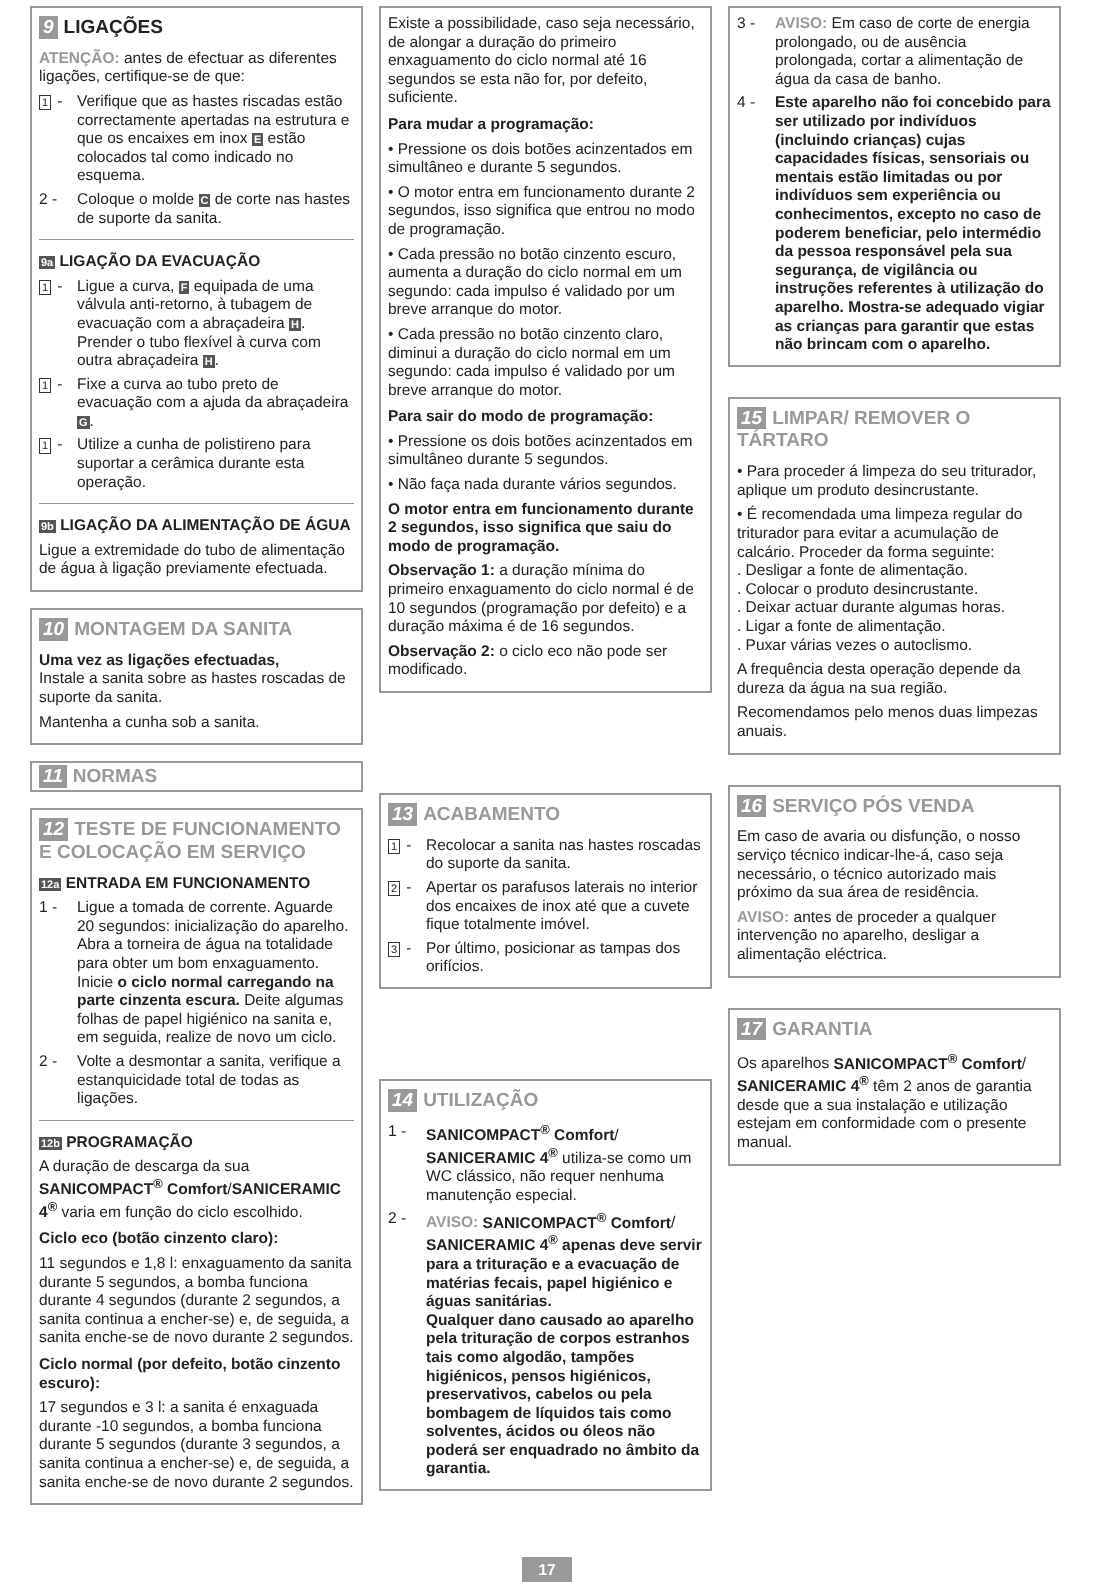9 LIGAÇÕES
ATENÇÃO: antes de efectuar as diferentes ligações, certifique-se de que:
1 - Verifique que as hastes riscadas estão correctamente apertadas na estrutura e que os encaixes em inox E estão colocados tal como indicado no esquema.
2 - Coloque o molde C de corte nas hastes de suporte da sanita.
9a LIGAÇÃO DA EVACUAÇÃO
1 - Ligue a curva, F equipada de uma válvula anti-retorno, à tubagem de evacuação com a abraçadeira H. Prender o tubo flexível à curva com outra abraçadeira H.
1 - Fixe a curva ao tubo preto de evacuação com a ajuda da abraçadeira G.
1 - Utilize a cunha de polistireno para suportar a cerâmica durante esta operação.
9b LIGAÇÃO DA ALIMENTAÇÃO DE ÁGUA
Ligue a extremidade do tubo de alimentação de água à ligação previamente efectuada.
10 MONTAGEM DA SANITA
Uma vez as ligações efectuadas,
Instale a sanita sobre as hastes roscadas de suporte da sanita.
Mantenha a cunha sob a sanita.
11 NORMAS
12 TESTE DE FUNCIONAMENTO E COLOCAÇÃO EM SERVIÇO
12a ENTRADA EM FUNCIONAMENTO
1 - Ligue a tomada de corrente. Aguarde 20 segundos: inicialização do aparelho. Abra a torneira de água na totalidade para obter um bom enxaguamento. Inicie o ciclo normal carregando na parte cinzenta escura. Deite algumas folhas de papel higiénico na sanita e, em seguida, realize de novo um ciclo.
2 - Volte a desmontar a sanita, verifique a estanquicidade total de todas as ligações.
12b PROGRAMAÇÃO
A duração de descarga da sua SANICOMPACT<sup>®</sup> Comfort/SANICERAMIC 4<sup>®</sup> varia em função do ciclo escolhido.
Ciclo eco (botão cinzento claro):
11 segundos e 1,8 l: enxaguamento da sanita durante 5 segundos, a bomba funciona durante 4 segundos (durante 2 segundos, a sanita continua a encher-se) e, de seguida, a sanita enche-se de novo durante 2 segundos.
Ciclo normal (por defeito, botão cinzento escuro):
17 segundos e 3 l: a sanita é enxaguada durante -10 segundos, a bomba funciona durante 5 segundos (durante 3 segundos, a sanita continua a encher-se) e, de seguida, a sanita enche-se de novo durante 2 segundos.
Existe a possibilidade, caso seja necessário, de alongar a duração do primeiro enxaguamento do ciclo normal até 16 segundos se esta não for, por defeito, suficiente.
Para mudar a programação:
• Pressione os dois botões acinzentados em simultâneo e durante 5 segundos.
• O motor entra em funcionamento durante 2 segundos, isso significa que entrou no modo de programação.
• Cada pressão no botão cinzento escuro, aumenta a duração do ciclo normal em um segundo: cada impulso é validado por um breve arranque do motor.
• Cada pressão no botão cinzento claro, diminui a duração do ciclo normal em um segundo: cada impulso é validado por um breve arranque do motor.
Para sair do modo de programação:
• Pressione os dois botões acinzentados em simultâneo durante 5 segundos.
• Não faça nada durante vários segundos.
O motor entra em funcionamento durante 2 segundos, isso significa que saiu do modo de programação.
Observação 1: a duração mínima do primeiro enxaguamento do ciclo normal é de 10 segundos (programação por defeito) e a duração máxima é de 16 segundos.
Observação 2: o ciclo eco não pode ser modificado.
13 ACABAMENTO
1 - Recolocar a sanita nas hastes roscadas do suporte da sanita.
2 - Apertar os parafusos laterais no interior dos encaixes de inox até que a cuvete fique totalmente imóvel.
3 - Por último, posicionar as tampas dos orifícios.
14 UTILIZAÇÃO
1 - SANICOMPACT<sup>®</sup> Comfort/ SANICERAMIC 4<sup>®</sup> utiliza-se como um WC clássico, não requer nenhuma manutenção especial.
2 - AVISO: SANICOMPACT<sup>®</sup> Comfort/ SANICERAMIC 4<sup>®</sup> apenas deve servir para a trituração e a evacuação de matérias fecais, papel higiénico e águas sanitárias.
Qualquer dano causado ao aparelho pela trituração de corpos estranhos tais como algodão, tampões higiénicos, pensos higiénicos, preservativos, cabelos ou pela bombagem de líquidos tais como solventes, ácidos ou óleos não poderá ser enquadrado no âmbito da garantia.
3 - AVISO: Em caso de corte de energia prolongado, ou de ausência prolongada, cortar a alimentação de água da casa de banho.
4 - Este aparelho não foi concebido para ser utilizado por indivíduos (incluindo crianças) cujas capacidades físicas, sensoriais ou mentais estão limitadas ou por indivíduos sem experiência ou conhecimentos, excepto no caso de poderem beneficiar, pelo intermédio da pessoa responsável pela sua segurança, de vigilância ou instruções referentes à utilização do aparelho. Mostra-se adequado vigiar as crianças para garantir que estas não brincam com o aparelho.
15 LIMPAR/ REMOVER O TÁRTARO
• Para proceder á limpeza do seu triturador, aplique um produto desincrustante.
• É recomendada uma limpeza regular do triturador para evitar a acumulação de calcário. Proceder da forma seguinte:
. Desligar a fonte de alimentação.
. Colocar o produto desincrustante.
. Deixar actuar durante algumas horas.
. Ligar a fonte de alimentação.
. Puxar várias vezes o autoclismo.
A frequência desta operação depende da dureza da água na sua região.
Recomendamos pelo menos duas limpezas anuais.
16 SERVIÇO PÓS VENDA
Em caso de avaria ou disfunção, o nosso serviço técnico indicar-lhe-á, caso seja necessário, o técnico autorizado mais próximo da sua área de residência.
AVISO: antes de proceder a qualquer intervenção no aparelho, desligar a alimentação eléctrica.
17 GARANTIA
Os aparelhos SANICOMPACT<sup>®</sup> Comfort/ SANICERAMIC 4<sup>®</sup> têm 2 anos de garantia desde que a sua instalação e utilização estejam em conformidade com o presente manual.
17